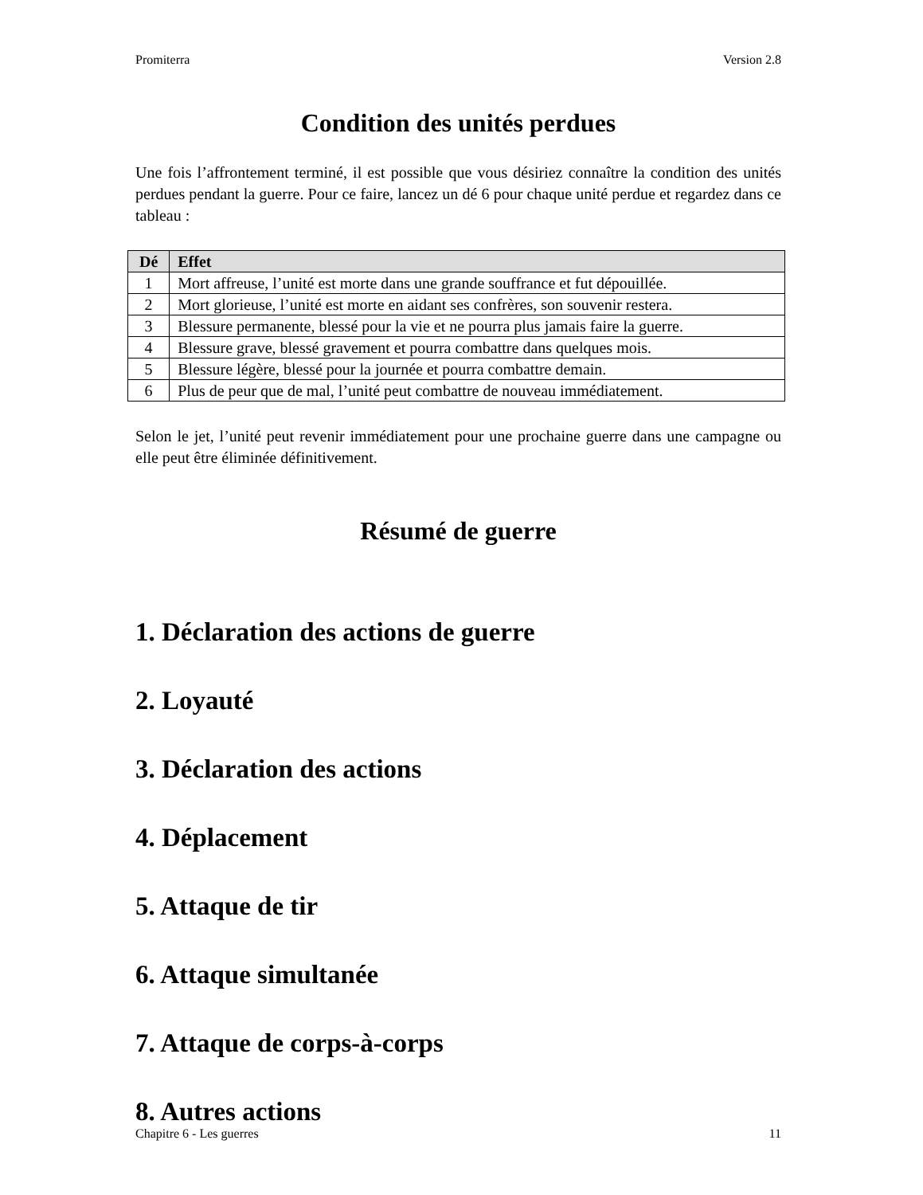Promiterra Version 2.8
Condition des unités perdues
Une fois l’affrontement terminé, il est possible que vous désiriez connaître la condition des unités perdues pendant la guerre. Pour ce faire, lancez un dé 6 pour chaque unité perdue et regardez dans ce tableau :
| Dé | Effet |
| --- | --- |
| 1 | Mort affreuse, l’unité est morte dans une grande souffrance et fut dépouillée. |
| 2 | Mort glorieuse, l’unité est morte en aidant ses confrères, son souvenir restera. |
| 3 | Blessure permanente, blessé pour la vie et ne pourra plus jamais faire la guerre. |
| 4 | Blessure grave, blessé gravement et pourra combattre dans quelques mois. |
| 5 | Blessure légère, blessé pour la journée et pourra combattre demain. |
| 6 | Plus de peur que de mal, l’unité peut combattre de nouveau immédiatement. |
Selon le jet, l’unité peut revenir immédiatement pour une prochaine guerre dans une campagne ou elle peut être éliminée définitivement.
Résumé de guerre
1. Déclaration des actions de guerre
2. Loyauté
3. Déclaration des actions
4. Déplacement
5. Attaque de tir
6. Attaque simultanée
7. Attaque de corps-à-corps
8. Autres actions
Chapitre 6 - Les guerres 11